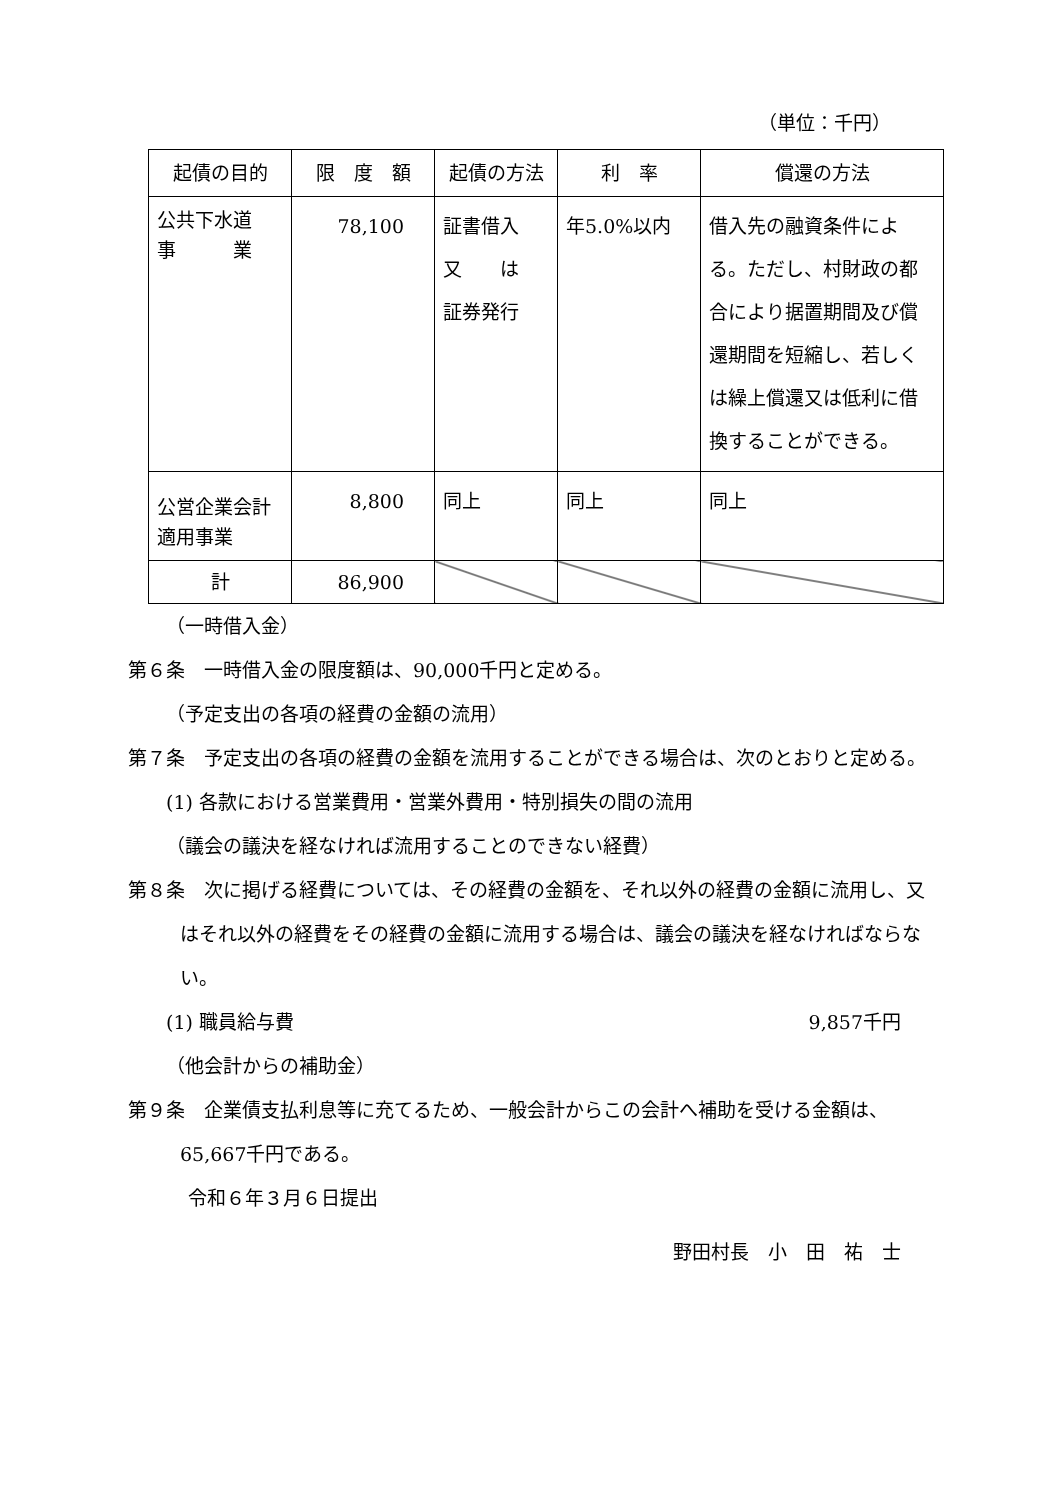（単位：千円）
| 起債の目的 | 限 度 額 | 起債の方法 | 利 率 | 償還の方法 |
| --- | --- | --- | --- | --- |
| 公共下水道 事 業 | 78,100 | 証書借入 又 は 証券発行 | 年5.0%以内 | 借入先の融資条件による。ただし、村財政の都合により据置期間及び償還期間を短縮し、若しくは繰上償還又は低利に借換することができる。 |
| 公営企業会計 適用事業 | 8,800 | 同上 | 同上 | 同上 |
| 計 | 86,900 | | | |
（一時借入金）
第６条　一時借入金の限度額は、90,000千円と定める。
（予定支出の各項の経費の金額の流用）
第７条　予定支出の各項の経費の金額を流用することができる場合は、次のとおりと定める。
(1) 各款における営業費用・営業外費用・特別損失の間の流用
（議会の議決を経なければ流用することのできない経費）
第８条　次に掲げる経費については、その経費の金額を、それ以外の経費の金額に流用し、又はそれ以外の経費をその経費の金額に流用する場合は、議会の議決を経なければならない。
(1) 職員給与費 9,857千円
（他会計からの補助金）
第９条　企業債支払利息等に充てるため、一般会計からこの会計へ補助を受ける金額は、65,667千円である。
令和６年３月６日提出
野田村長　小　田　祐　士